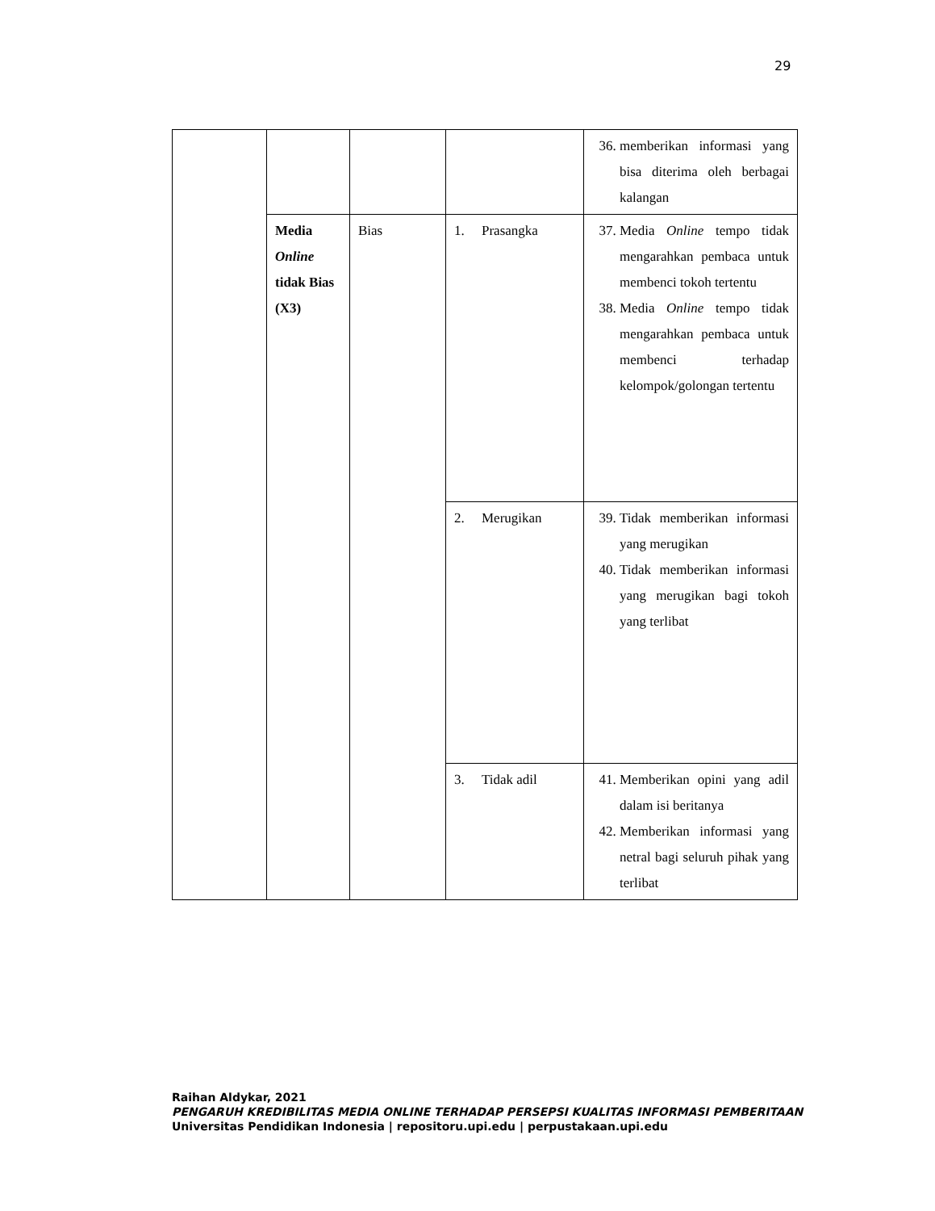29
| | | | | 36. memberikan informasi yang bisa diterima oleh berbagai kalangan |
| | Media Online tidak Bias (X3) | Bias | 1. Prasangka | 37. Media Online tempo tidak mengarahkan pembaca untuk membenci tokoh tertentu 38. Media Online tempo tidak mengarahkan pembaca untuk membenci terhadap kelompok/golongan tertentu |
| | | | 2. Merugikan | 39. Tidak memberikan informasi yang merugikan 40. Tidak memberikan informasi yang merugikan bagi tokoh yang terlibat |
| | | | 3. Tidak adil | 41. Memberikan opini yang adil dalam isi beritanya 42. Memberikan informasi yang netral bagi seluruh pihak yang terlibat |
Raihan Aldykar, 2021
PENGARUH KREDIBILITAS MEDIA ONLINE TERHADAP PERSEPSI KUALITAS INFORMASI PEMBERITAAN
Universitas Pendidikan Indonesia | repositoru.upi.edu | perpustakaan.upi.edu